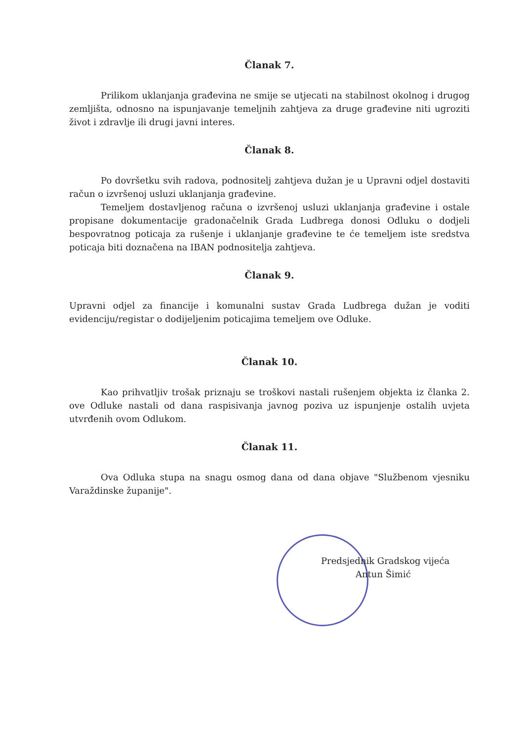Članak 7.
Prilikom uklanjanja građevina ne smije se utjecati na stabilnost okolnog i drugog zemljišta, odnosno na ispunjavanje temeljnih zahtjeva za druge građevine niti ugroziti život i zdravlje ili drugi javni interes.
Članak 8.
Po dovršetku svih radova, podnositelj zahtjeva dužan je u Upravni odjel dostaviti račun o izvršenoj usluzi uklanjanja građevine.
Temeljem dostavljenog računa o izvršenoj usluzi uklanjanja građevine i ostale propisane dokumentacije gradonačelnik Grada Ludbrega donosi Odluku o dodjeli bespovratnog poticaja za rušenje i uklanjanje građevine te će temeljem iste sredstva poticaja biti doznačena na IBAN podnositelja zahtjeva.
Članak 9.
Upravni odjel za financije i komunalni sustav Grada Ludbrega dužan je voditi evidenciju/registar o dodijeljenim poticajima temeljem ove Odluke.
Članak 10.
Kao prihvatljiv trošak priznaju se troškovi nastali rušenjem objekta iz članka 2. ove Odluke nastali od dana raspisivanja javnog poziva uz ispunjenje ostalih uvjeta utvrđenih ovom Odlukom.
Članak 11.
Ova Odluka stupa na snagu osmog dana od dana objave "Službenom vjesniku Varaždinske županije".
Predsjednik Gradskog vijeća
Antun Šimić